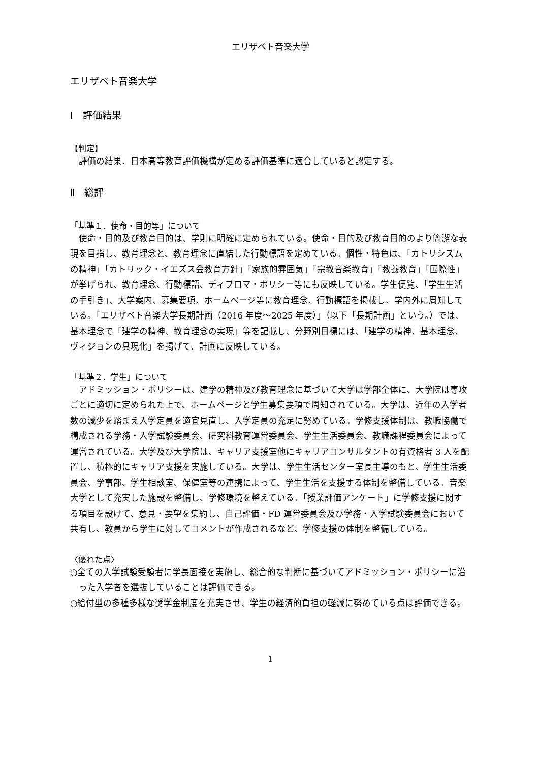エリザベト音楽大学
エリザベト音楽大学
Ⅰ　評価結果
【判定】
評価の結果、日本高等教育評価機構が定める評価基準に適合していると認定する。
Ⅱ　総評
「基準１．使命・目的等」について
使命・目的及び教育目的は、学則に明確に定められている。使命・目的及び教育目的のより簡潔な表現を目指し、教育理念と、教育理念に直結した行動標語を定めている。個性・特色は、「カトリシズムの精神」「カトリック・イエズス会教育方針」「家族的雰囲気」「宗教音楽教育」「教養教育」「国際性」が挙げられ、教育理念、行動標語、ディプロマ・ポリシー等にも反映している。学生便覧、「学生生活の手引き」、大学案内、募集要項、ホームページ等に教育理念、行動標語を掲載し、学内外に周知している。「エリザベト音楽大学長期計画（2016 年度～2025 年度）」（以下「長期計画」という。）では、基本理念で「建学の精神、教育理念の実現」等を記載し、分野別目標には、「建学の精神、基本理念、ヴィジョンの具現化」を掲げて、計画に反映している。
「基準２．学生」について
アドミッション・ポリシーは、建学の精神及び教育理念に基づいて大学は学部全体に、大学院は専攻ごとに適切に定められた上で、ホームページと学生募集要項で周知されている。大学は、近年の入学者数の減少を踏まえ入学定員を適宜見直し、入学定員の充足に努めている。学修支援体制は、教職協働で構成される学務・入学試験委員会、研究科教育運営委員会、学生生活委員会、教職課程委員会によって運営されている。大学及び大学院は、キャリア支援室他にキャリアコンサルタントの有資格者 3 人を配置し、積極的にキャリア支援を実施している。大学は、学生生活センター室長主導のもと、学生生活委員会、学事部、学生相談室、保健室等の連携によって、学生生活を支援する体制を整備している。音楽大学として充実した施設を整備し、学修環境を整えている。「授業評価アンケート」に学修支援に関する項目を設けて、意見・要望を集約し、自己評価・FD 運営委員会及び学務・入学試験委員会において共有し、教員から学生に対してコメントが作成されるなど、学修支援の体制を整備している。
〈優れた点〉
○全ての入学試験受験者に学長面接を実施し、総合的な判断に基づいてアドミッション・ポリシーに沿った入学者を選抜していることは評価できる。
○給付型の多種多様な奨学金制度を充実させ、学生の経済的負担の軽減に努めている点は評価できる。
1